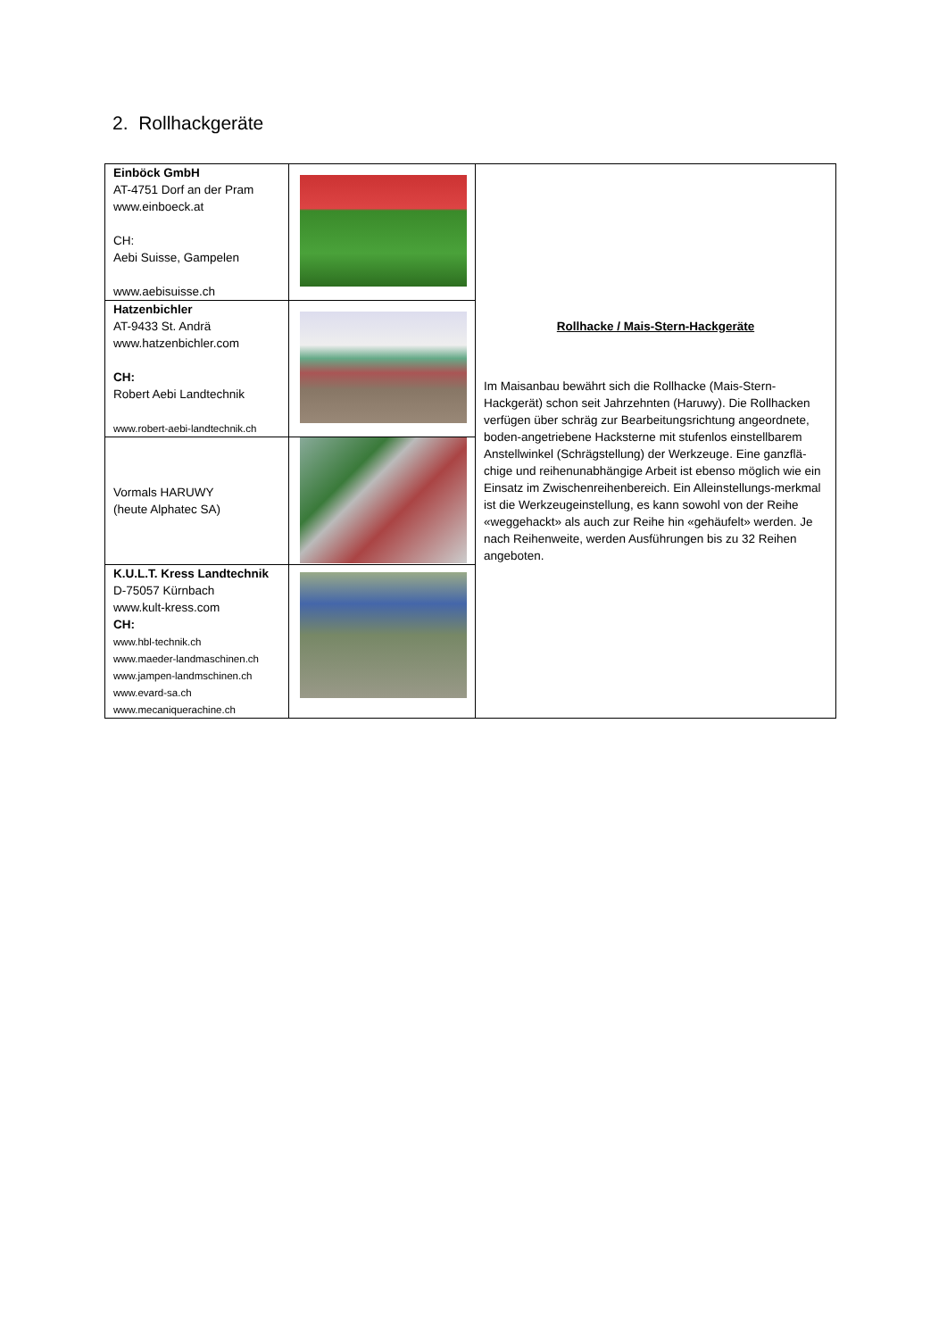2. Rollhackgeräte
| Einböck GmbH AT-4751 Dorf an der Pram www.einboeck.at CH: Aebi Suisse, Gampelen www.aebisuisse.ch | | Rollhacke / Mais-Stern-Hackgeräte Im Maisanbau bewährt sich die Rollhacke (Mais-Stern-Hackgerät) schon seit Jahrzehnten (Haruwy). Die Rollhacken verfügen über schräg zur Bearbeitungsrichtung angeordnete, boden-angetriebene Hacksterne mit stufenlos einstellbarem Anstellwinkel (Schrägstellung) der Werkzeuge. Eine ganzflä-chige und reihenunabhängige Arbeit ist ebenso möglich wie ein Einsatz im Zwischenreihenbereich. Ein Alleinstellungs-merkmal ist die Werkzeugeinstellung, es kann sowohl von der Reihe «weggehackt» als auch zur Reihe hin «gehäufelt» werden. Je nach Reihenweite, werden Ausführungen bis zu 32 Reihen angeboten. |
| Hatzenbichler AT-9433 St. Andrä www.hatzenbichler.com CH: Robert Aebi Landtechnik www.robert-aebi-landtechnik.ch | | |
| Vormals HARUWY (heute Alphatec SA) | | |
| K.U.L.T. Kress Landtechnik D-75057 Kürnbach www.kult-kress.com CH: www.hbl-technik.ch www.maeder-landmaschinen.ch www.jampen-landmschinen.ch www.evard-sa.ch www.mecaniquerachine.ch | | |